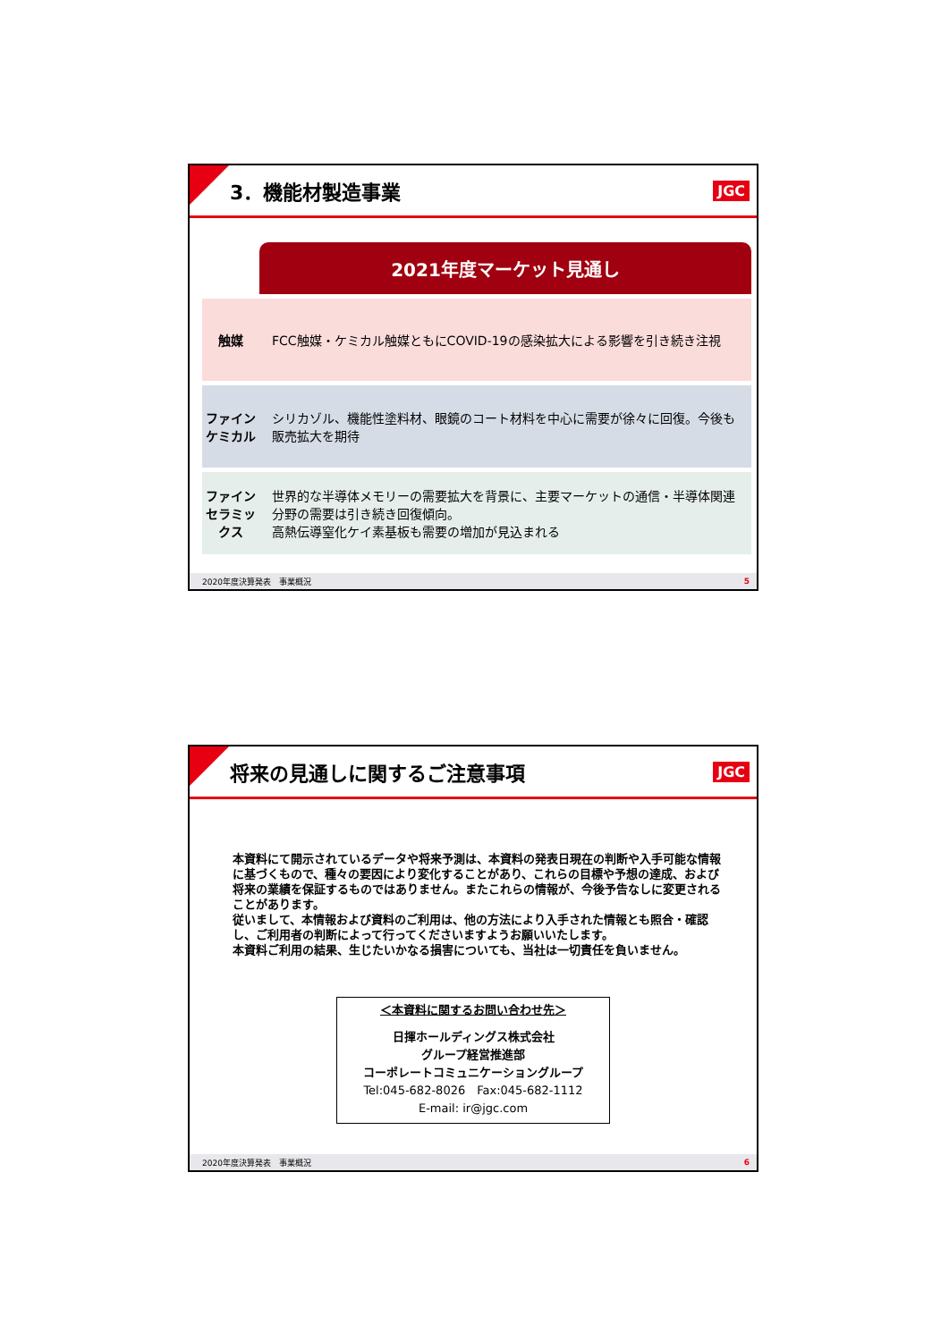3．機能材製造事業
JGC
| | 2021年度マーケット見通し |
| --- | --- |
| 触媒 | FCC触媒・ケミカル触媒ともにCOVID-19の感染拡大による影響を引き続き注視 |
| ファイン ケミカル | シリカゾル、機能性塗料材、眼鏡のコート材料を中心に需要が徐々に回復。今後も販売拡大を期待 |
| ファイン セラミックス | 世界的な半導体メモリーの需要拡大を背景に、主要マーケットの通信・半導体関連分野の需要は引き続き回復傾向。 高熱伝導窒化ケイ素基板も需要の増加が見込まれる |
2020年度決算発表　事業概況 5
将来の見通しに関するご注意事項
JGC
本資料にて開示されているデータや将来予測は、本資料の発表日現在の判断や入手可能な情報に基づくもので、種々の要因により変化することがあり、これらの目標や予想の達成、および将来の業績を保証するものではありません。またこれらの情報が、今後予告なしに変更されることがあります。
従いまして、本情報および資料のご利用は、他の方法により入手された情報とも照合・確認し、ご利用者の判断によって行ってくださいますようお願いいたします。
本資料ご利用の結果、生じたいかなる損害についても、当社は一切責任を負いません。
＜本資料に関するお問い合わせ先＞
日揮ホールディングス株式会社
グループ経営推進部
コーポレートコミュニケーショングループ
Tel:045-682-8026　Fax:045-682-1112
E-mail: ir@jgc.com
2020年度決算発表　事業概況 6